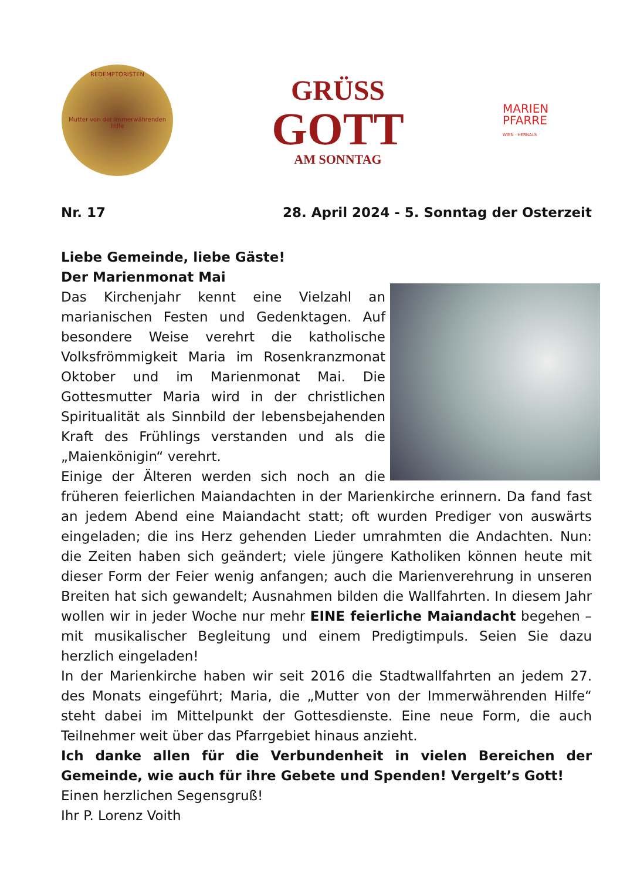REDEMPTORISTEN
Mutter von der Immerwährenden Hilfe
GRÜSS
GOTT
AM SONNTAG
MARIEN
PFARRE
WIEN · HERNALS
Nr. 17 28. April 2024 - 5. Sonntag der Osterzeit
Liebe Gemeinde, liebe Gäste!
Der Marienmonat Mai
Das Kirchenjahr kennt eine Vielzahl an marianischen Festen und Gedenktagen. Auf besondere Weise verehrt die katholische Volksfrömmigkeit Maria im Rosenkranz­monat Oktober und im Marienmonat Mai. Die Gottesmutter Maria wird in der christlichen Spiritualität als Sinnbild der lebensbejahenden Kraft des Frühlings verstanden und als die „Maienkönigin“ verehrt.
Einige der Älteren werden sich noch an die früheren feierlichen Maiandachten in der Marienkirche erinnern. Da fand fast an jedem Abend eine Maiandacht statt; oft wurden Prediger von auswärts eingeladen; die ins Herz gehenden Lieder umrahmten die Andachten. Nun: die Zeiten haben sich geändert; viele jüngere Katholiken können heute mit dieser Form der Feier wenig anfangen; auch die Marienvereh­rung in unseren Breiten hat sich gewandelt; Ausnahmen bilden die Wallfahrten. In diesem Jahr wollen wir in jeder Woche nur mehr EINE feierliche Maiandacht begehen – mit musikalischer Begleitung und einem Predigtimpuls. Seien Sie dazu herzlich eingeladen!
In der Marienkirche haben wir seit 2016 die Stadtwallfahrten an jedem 27. des Monats eingeführt; Maria, die „Mutter von der Immerwährenden Hilfe“ steht dabei im Mittelpunkt der Gottesdienste. Eine neue Form, die auch Teilnehmer weit über das Pfarrgebiet hinaus anzieht.
Ich danke allen für die Verbundenheit in vielen Bereichen der Gemeinde, wie auch für ihre Gebete und Spenden! Vergelt’s Gott!
Einen herzlichen Segensgruß!
Ihr P. Lorenz Voith